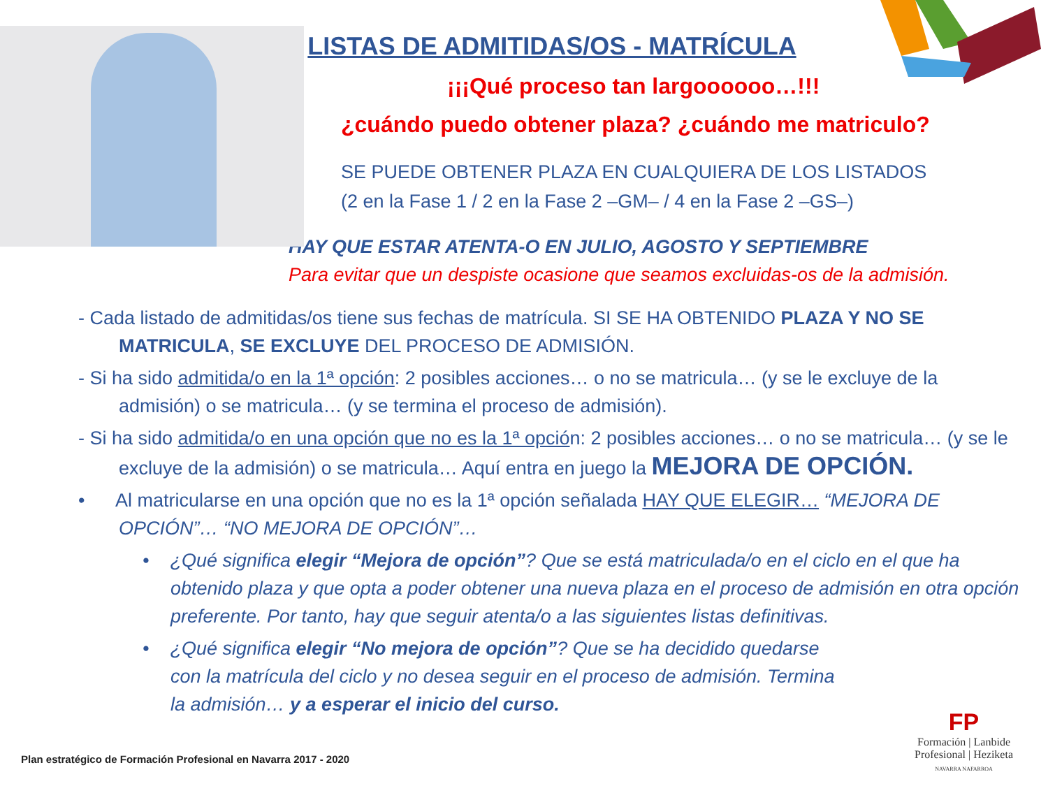LISTAS DE ADMITIDAS/OS - MATRÍCULA
¡¡¡Qué proceso tan largoooooo…!!!
¿cuándo puedo obtener plaza? ¿cuándo me matriculo?
SE PUEDE OBTENER PLAZA EN CUALQUIERA DE LOS LISTADOS
(2 en la Fase 1 / 2 en la Fase 2 –GM– / 4 en la Fase 2 –GS–)
HAY QUE ESTAR ATENTA-O EN JULIO, AGOSTO Y SEPTIEMBRE
Para evitar que un despiste ocasione que seamos excluidas-os de la admisión.
- Cada listado de admitidas/os tiene sus fechas de matrícula. SI SE HA OBTENIDO PLAZA Y NO SE MATRICULA, SE EXCLUYE DEL PROCESO DE ADMISIÓN.
- Si ha sido admitida/o en la 1ª opción: 2 posibles acciones… o no se matricula… (y se le excluye de la admisión) o se matricula… (y se termina el proceso de admisión).
- Si ha sido admitida/o en una opción que no es la 1ª opción: 2 posibles acciones… o no se matricula… (y se le excluye de la admisión) o se matricula… Aquí entra en juego la MEJORA DE OPCIÓN.
• Al matricularse en una opción que no es la 1ª opción señalada HAY QUE ELEGIR… “MEJORA DE OPCIÓN”… “NO MEJORA DE OPCIÓN”…
• ¿Qué significa elegir “Mejora de opción”? Que se está matriculada/o en el ciclo en el que ha obtenido plaza y que opta a poder obtener una nueva plaza en el proceso de admisión en otra opción preferente. Por tanto, hay que seguir atenta/o a las siguientes listas definitivas.
• ¿Qué significa elegir “No mejora de opción”? Que se ha decidido quedarse con la matrícula del ciclo y no desea seguir en el proceso de admisión. Termina la admisión… y a esperar el inicio del curso.
Plan estratégico de Formación Profesional en Navarra 2017 - 2020
FP
Formación | Lanbide
Profesional | Heziketa
NAVARRA NAFARROA